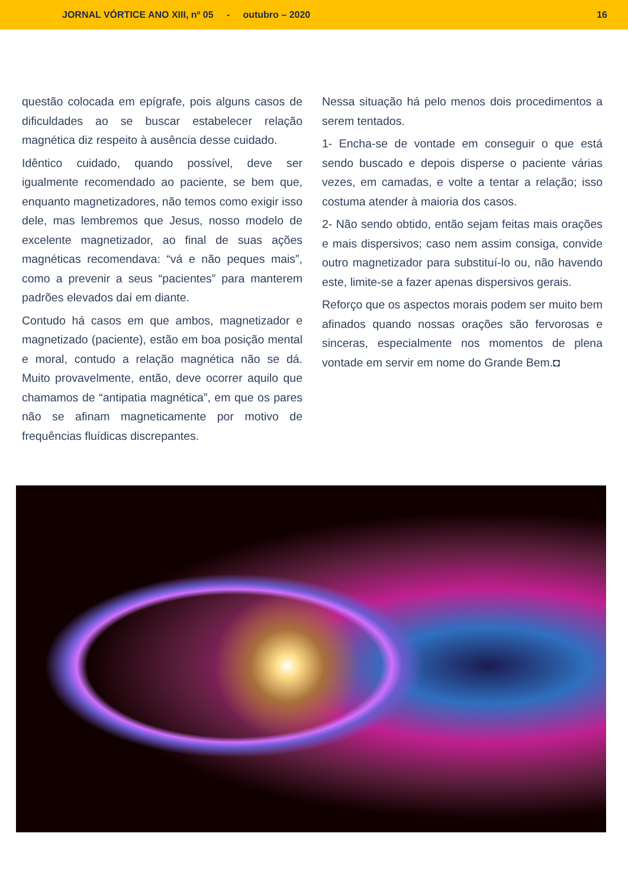JORNAL VÓRTICE ANO XIII, nº 05 - outubro – 2020 16
questão colocada em epígrafe, pois alguns casos de dificuldades ao se buscar estabelecer relação magnética diz respeito à ausência desse cuidado.
Idêntico cuidado, quando possível, deve ser igualmente recomendado ao paciente, se bem que, enquanto magnetizadores, não temos como exigir isso dele, mas lembremos que Jesus, nosso modelo de excelente magnetizador, ao final de suas ações magnéticas recomendava: “vá e não peques mais”, como a prevenir a seus “pacientes” para manterem padrões elevados daí em diante.
Contudo há casos em que ambos, magnetizador e magnetizado (paciente), estão em boa posição mental e moral, contudo a relação magnética não se dá. Muito provavelmente, então, deve ocorrer aquilo que chamamos de “antipatia magnética”, em que os pares não se afinam magneticamente por motivo de frequências fluídicas discrepantes.
Nessa situação há pelo menos dois procedimentos a serem tentados.
1- Encha-se de vontade em conseguir o que está sendo buscado e depois disperse o paciente várias vezes, em camadas, e volte a tentar a relação; isso costuma atender à maioria dos casos.
2- Não sendo obtido, então sejam feitas mais orações e mais dispersivos; caso nem assim consiga, convide outro magnetizador para substituí-lo ou, não havendo este, limite-se a fazer apenas dispersivos gerais.
Reforço que os aspectos morais podem ser muito bem afinados quando nossas orações são fervorosas e sinceras, especialmente nos momentos de plena vontade em servir em nome do Grande Bem.◘